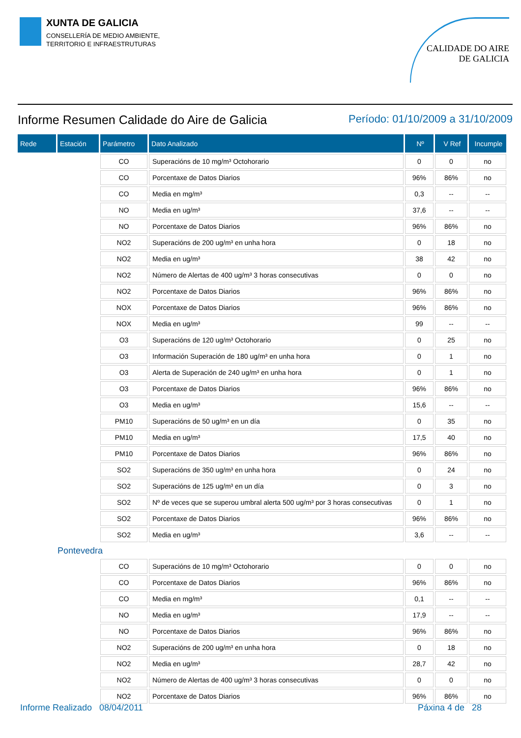XUNTA DE GALICIA
CONSELLERÍA DE MEDIO AMBIENTE,
TERRITORIO E INFRAESTRUTURAS
CALIDADE DO AIRE
DE GALICIA
Informe Resumen Calidade do Aire de Galicia Período: 01/10/2009 a 31/10/2009
| Rede | Estación | Parámetro | Dato Analizado | Nº | V Ref | Incumple |
| --- | --- | --- | --- | --- | --- | --- |
| | | CO | Superacións de 10 mg/m³ Octohorario | 0 | 0 | no |
| | | CO | Porcentaxe de Datos Diarios | 96% | 86% | no |
| | | CO | Media en mg/m³ | 0,3 | -- | -- |
| | | NO | Media en ug/m³ | 37,6 | -- | -- |
| | | NO | Porcentaxe de Datos Diarios | 96% | 86% | no |
| | | NO2 | Superacións de 200 ug/m³ en unha hora | 0 | 18 | no |
| | | NO2 | Media en ug/m³ | 38 | 42 | no |
| | | NO2 | Número de Alertas de 400 ug/m³ 3 horas consecutivas | 0 | 0 | no |
| | | NO2 | Porcentaxe de Datos Diarios | 96% | 86% | no |
| | | NOX | Porcentaxe de Datos Diarios | 96% | 86% | no |
| | | NOX | Media en ug/m³ | 99 | -- | -- |
| | | O3 | Superacións de 120 ug/m³ Octohorario | 0 | 25 | no |
| | | O3 | Información Superación de 180 ug/m³ en unha hora | 0 | 1 | no |
| | | O3 | Alerta de Superación de 240 ug/m³ en unha hora | 0 | 1 | no |
| | | O3 | Porcentaxe de Datos Diarios | 96% | 86% | no |
| | | O3 | Media en ug/m³ | 15,6 | -- | -- |
| | | PM10 | Superacións de 50 ug/m³ en un día | 0 | 35 | no |
| | | PM10 | Media en ug/m³ | 17,5 | 40 | no |
| | | PM10 | Porcentaxe de Datos Diarios | 96% | 86% | no |
| | | SO2 | Superacións de 350 ug/m³ en unha hora | 0 | 24 | no |
| | | SO2 | Superacións de 125 ug/m³ en un día | 0 | 3 | no |
| | | SO2 | Nº de veces que se superou umbral alerta 500 ug/m³ por 3 horas consecutivas | 0 | 1 | no |
| | | SO2 | Porcentaxe de Datos Diarios | 96% | 86% | no |
| | | SO2 | Media en ug/m³ | 3,6 | -- | -- |
| | Pontevedra | | | | | |
| | | CO | Superacións de 10 mg/m³ Octohorario | 0 | 0 | no |
| | | CO | Porcentaxe de Datos Diarios | 96% | 86% | no |
| | | CO | Media en mg/m³ | 0,1 | -- | -- |
| | | NO | Media en ug/m³ | 17,9 | -- | -- |
| | | NO | Porcentaxe de Datos Diarios | 96% | 86% | no |
| | | NO2 | Superacións de 200 ug/m³ en unha hora | 0 | 18 | no |
| | | NO2 | Media en ug/m³ | 28,7 | 42 | no |
| | | NO2 | Número de Alertas de 400 ug/m³ 3 horas consecutivas | 0 | 0 | no |
| | | NO2 | Porcentaxe de Datos Diarios | 96% | 86% | no |
Informe Realizado 08/04/2011 Páxina 4 de 28